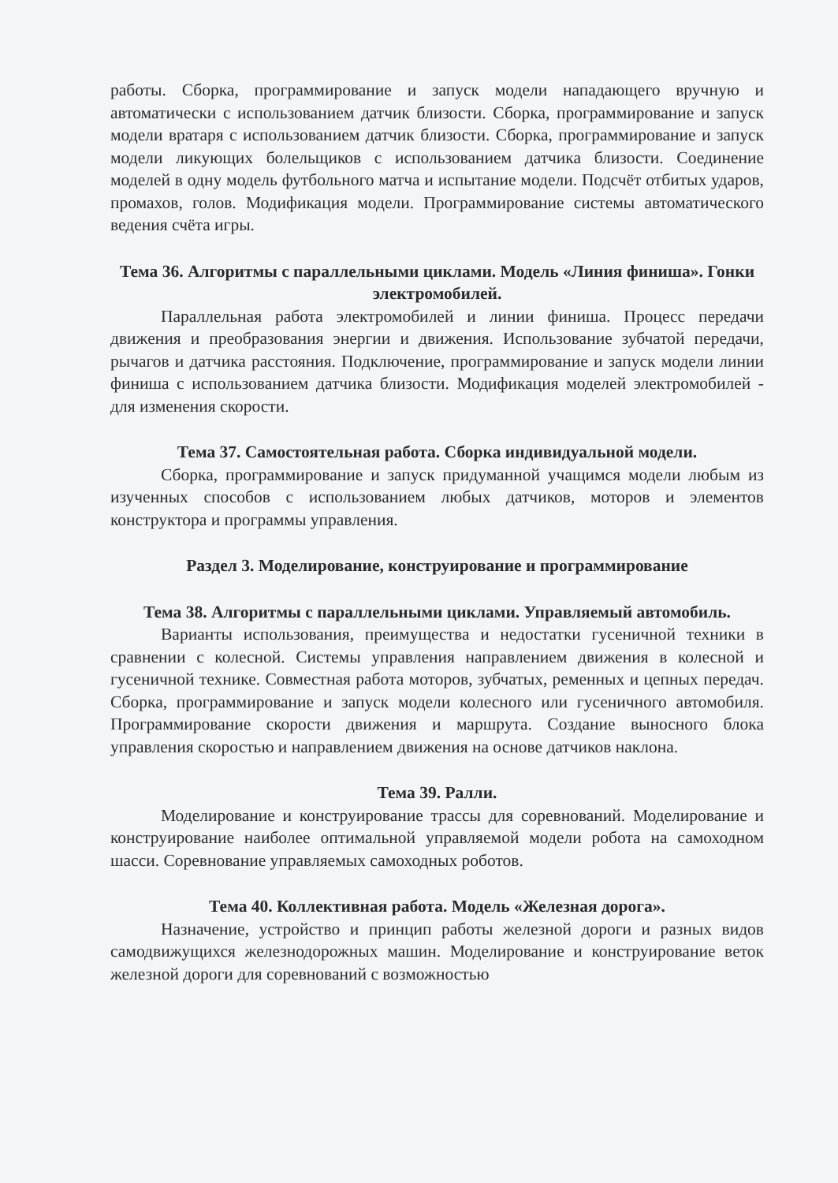работы. Сборка, программирование и запуск модели нападающего вручную и автоматически с использованием датчик близости. Сборка, программирование и запуск модели вратаря с использованием датчик близости. Сборка, программирование и запуск модели ликующих болельщиков с использованием датчика близости. Соединение моделей в одну модель футбольного матча и испытание модели. Подсчёт отбитых ударов, промахов, голов. Модификация модели. Программирование системы автоматического ведения счёта игры.
Тема 36. Алгоритмы с параллельными циклами. Модель «Линия финиша». Гонки электромобилей.
Параллельная работа электромобилей и линии финиша. Процесс передачи движения и преобразования энергии и движения. Использование зубчатой передачи, рычагов и датчика расстояния. Подключение, программирование и запуск модели линии финиша с использованием датчика близости. Модификация моделей электромобилей - для изменения скорости.
Тема 37. Самостоятельная работа. Сборка индивидуальной модели.
Сборка, программирование и запуск придуманной учащимся модели любым из изученных способов с использованием любых датчиков, моторов и элементов конструктора и программы управления.
Раздел 3. Моделирование, конструирование и программирование
Тема 38. Алгоритмы с параллельными циклами. Управляемый автомобиль.
Варианты использования, преимущества и недостатки гусеничной техники в сравнении с колесной. Системы управления направлением движения в колесной и гусеничной технике. Совместная работа моторов, зубчатых, ременных и цепных передач. Сборка, программирование и запуск модели колесного или гусеничного автомобиля. Программирование скорости движения и маршрута. Создание выносного блока управления скоростью и направлением движения на основе датчиков наклона.
Тема 39. Ралли.
Моделирование и конструирование трассы для соревнований. Моделирование и конструирование наиболее оптимальной управляемой модели робота на самоходном шасси. Соревнование управляемых самоходных роботов.
Тема 40. Коллективная работа. Модель «Железная дорога».
Назначение, устройство и принцип работы железной дороги и разных видов самодвижущихся железнодорожных машин. Моделирование и конструирование веток железной дороги для соревнований с возможностью